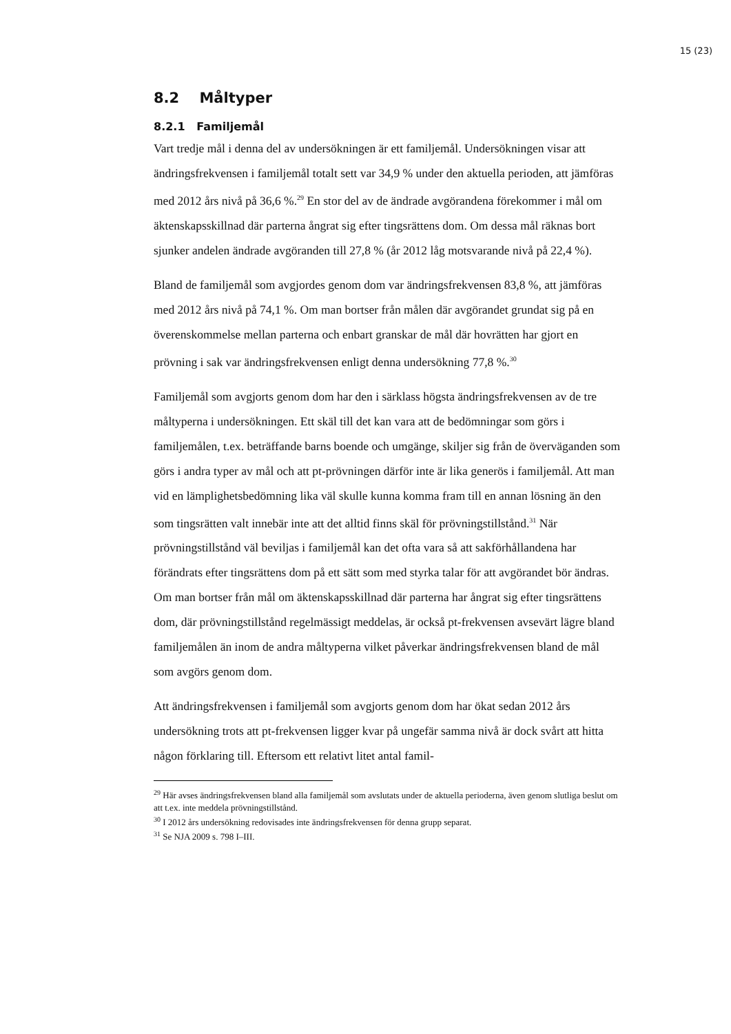15 (23)
8.2 Måltyper
8.2.1 Familjemål
Vart tredje mål i denna del av undersökningen är ett familjemål. Undersökningen visar att ändringsfrekvensen i familjemål totalt sett var 34,9 % under den aktuella perioden, att jämföras med 2012 års nivå på 36,6 %.<sup>29</sup> En stor del av de ändrade avgörandena förekommer i mål om äktenskapsskillnad där parterna ångrat sig efter tingsrättens dom. Om dessa mål räknas bort sjunker andelen ändrade avgöranden till 27,8 % (år 2012 låg motsvarande nivå på 22,4 %).
Bland de familjemål som avgjordes genom dom var ändringsfrekvensen 83,8 %, att jämföras med 2012 års nivå på 74,1 %. Om man bortser från målen där avgörandet grundat sig på en överenskommelse mellan parterna och enbart granskar de mål där hovrätten har gjort en prövning i sak var ändringsfrekvensen enligt denna undersökning 77,8 %.<sup>30</sup>
Familjemål som avgjorts genom dom har den i särklass högsta ändringsfrekvensen av de tre måltyperna i undersökningen. Ett skäl till det kan vara att de bedömningar som görs i familjemålen, t.ex. beträffande barns boende och umgänge, skiljer sig från de överväganden som görs i andra typer av mål och att pt-prövningen därför inte är lika generös i familjemål. Att man vid en lämplighetsbedömning lika väl skulle kunna komma fram till en annan lösning än den som tingsrätten valt innebär inte att det alltid finns skäl för prövningstillstånd.<sup>31</sup> När prövningstillstånd väl beviljas i familjemål kan det ofta vara så att sakförhållandena har förändrats efter tingsrättens dom på ett sätt som med styrka talar för att avgörandet bör ändras. Om man bortser från mål om äktenskapsskillnad där parterna har ångrat sig efter tingsrättens dom, där prövningstillstånd regelmässigt meddelas, är också pt-frekvensen avsevärt lägre bland familjemålen än inom de andra måltyperna vilket påverkar ändringsfrekvensen bland de mål som avgörs genom dom.
Att ändringsfrekvensen i familjemål som avgjorts genom dom har ökat sedan 2012 års undersökning trots att pt-frekvensen ligger kvar på ungefär samma nivå är dock svårt att hitta någon förklaring till. Eftersom ett relativt litet antal famil-
<sup>29</sup> Här avses ändringsfrekvensen bland alla familjemål som avslutats under de aktuella perioderna, även genom slutliga beslut om att t.ex. inte meddela prövningstillstånd.
<sup>30</sup> I 2012 års undersökning redovisades inte ändringsfrekvensen för denna grupp separat.
<sup>31</sup> Se NJA 2009 s. 798 I–III.